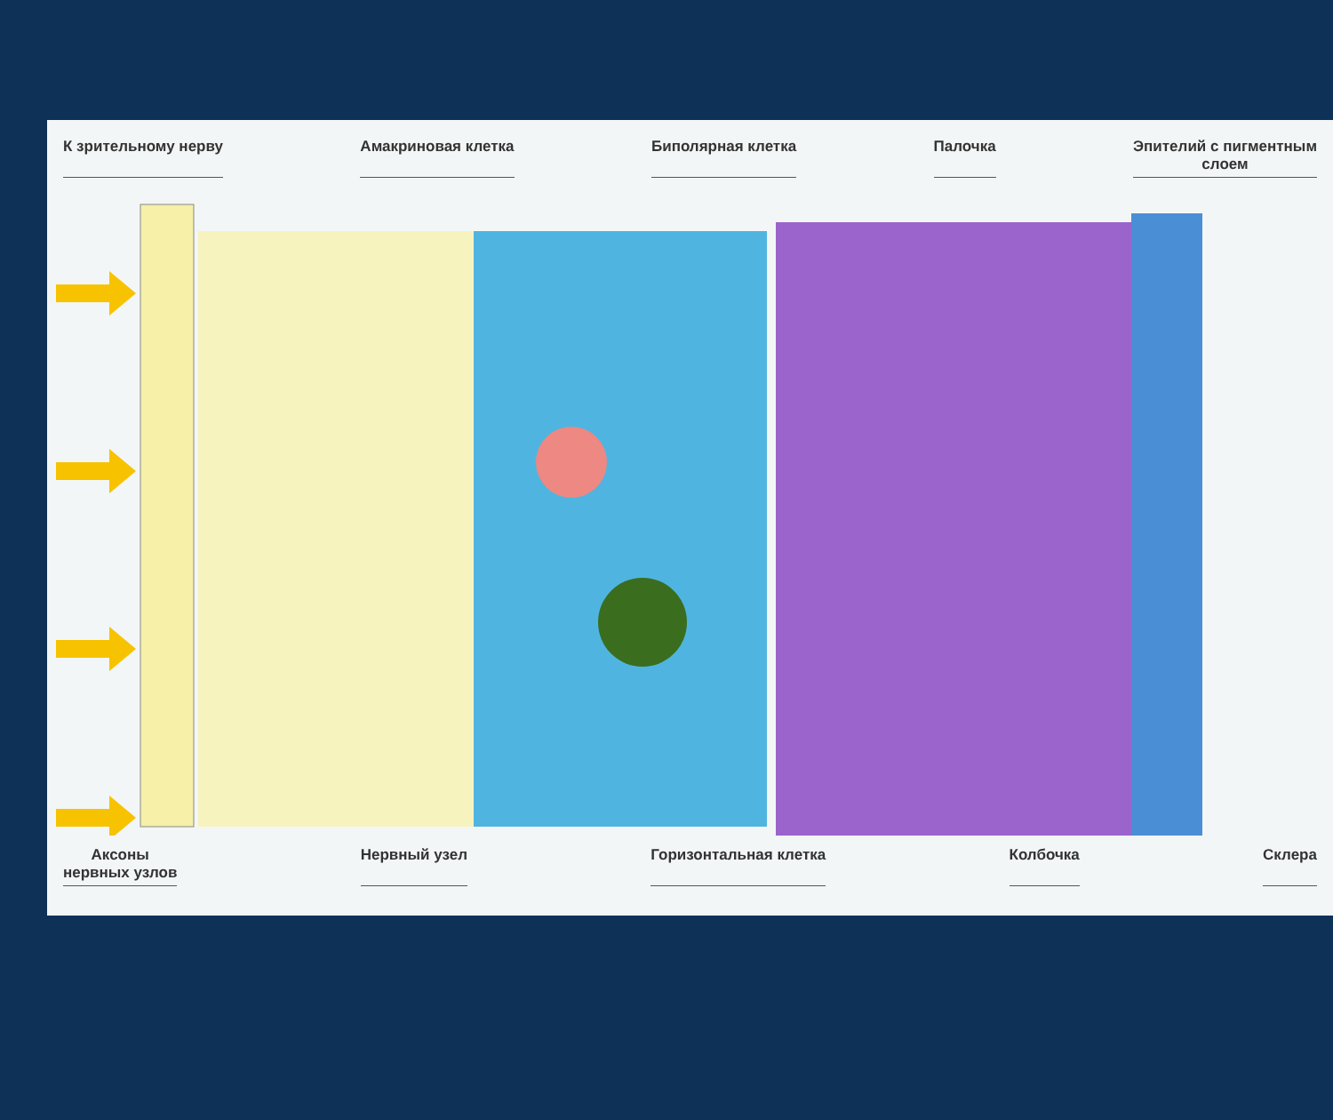К зрительному нерву Амакриновая клетка Биполярная клетка Палочка Эпителий с пигментным
слоем
Аксоны
нервных узлов Нервный узел Горизонтальная клетка Колбочка Склера